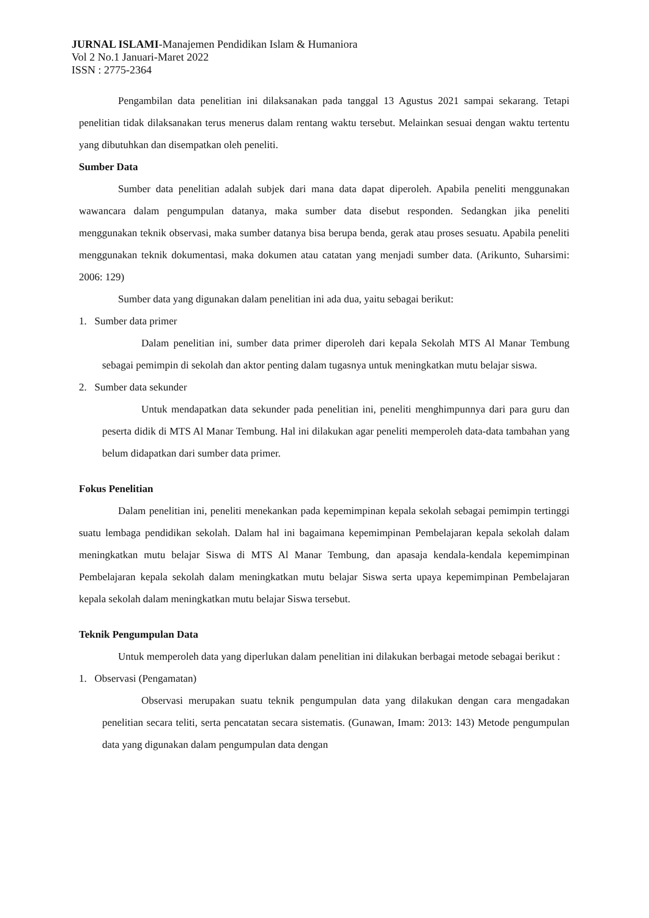JURNAL ISLAMI-Manajemen Pendidikan Islam & Humaniora
Vol 2 No.1 Januari-Maret 2022
ISSN : 2775-2364
Pengambilan data penelitian ini dilaksanakan pada tanggal 13 Agustus 2021 sampai sekarang. Tetapi penelitian tidak dilaksanakan terus menerus dalam rentang waktu tersebut. Melainkan sesuai dengan waktu tertentu yang dibutuhkan dan disempatkan oleh peneliti.
Sumber Data
Sumber data penelitian adalah subjek dari mana data dapat diperoleh. Apabila peneliti menggunakan wawancara dalam pengumpulan datanya, maka sumber data disebut responden. Sedangkan jika peneliti menggunakan teknik observasi, maka sumber datanya bisa berupa benda, gerak atau proses sesuatu. Apabila peneliti menggunakan teknik dokumentasi, maka dokumen atau catatan yang menjadi sumber data. (Arikunto, Suharsimi: 2006: 129)
Sumber data yang digunakan dalam penelitian ini ada dua, yaitu sebagai berikut:
1. Sumber data primer
Dalam penelitian ini, sumber data primer diperoleh dari kepala Sekolah MTS Al Manar Tembung sebagai pemimpin di sekolah dan aktor penting dalam tugasnya untuk meningkatkan mutu belajar siswa.
2. Sumber data sekunder
Untuk mendapatkan data sekunder pada penelitian ini, peneliti menghimpunnya dari para guru dan peserta didik di MTS Al Manar Tembung. Hal ini dilakukan agar peneliti memperoleh data-data tambahan yang belum didapatkan dari sumber data primer.
Fokus Penelitian
Dalam penelitian ini, peneliti menekankan pada kepemimpinan kepala sekolah sebagai pemimpin tertinggi suatu lembaga pendidikan sekolah. Dalam hal ini bagaimana kepemimpinan Pembelajaran kepala sekolah dalam meningkatkan mutu belajar Siswa di MTS Al Manar Tembung, dan apasaja kendala-kendala kepemimpinan Pembelajaran kepala sekolah dalam meningkatkan mutu belajar Siswa serta upaya kepemimpinan Pembelajaran kepala sekolah dalam meningkatkan mutu belajar Siswa tersebut.
Teknik Pengumpulan Data
Untuk memperoleh data yang diperlukan dalam penelitian ini dilakukan berbagai metode sebagai berikut :
1. Observasi (Pengamatan)
Observasi merupakan suatu teknik pengumpulan data yang dilakukan dengan cara mengadakan penelitian secara teliti, serta pencatatan secara sistematis. (Gunawan, Imam: 2013: 143) Metode pengumpulan data yang digunakan dalam pengumpulan data dengan